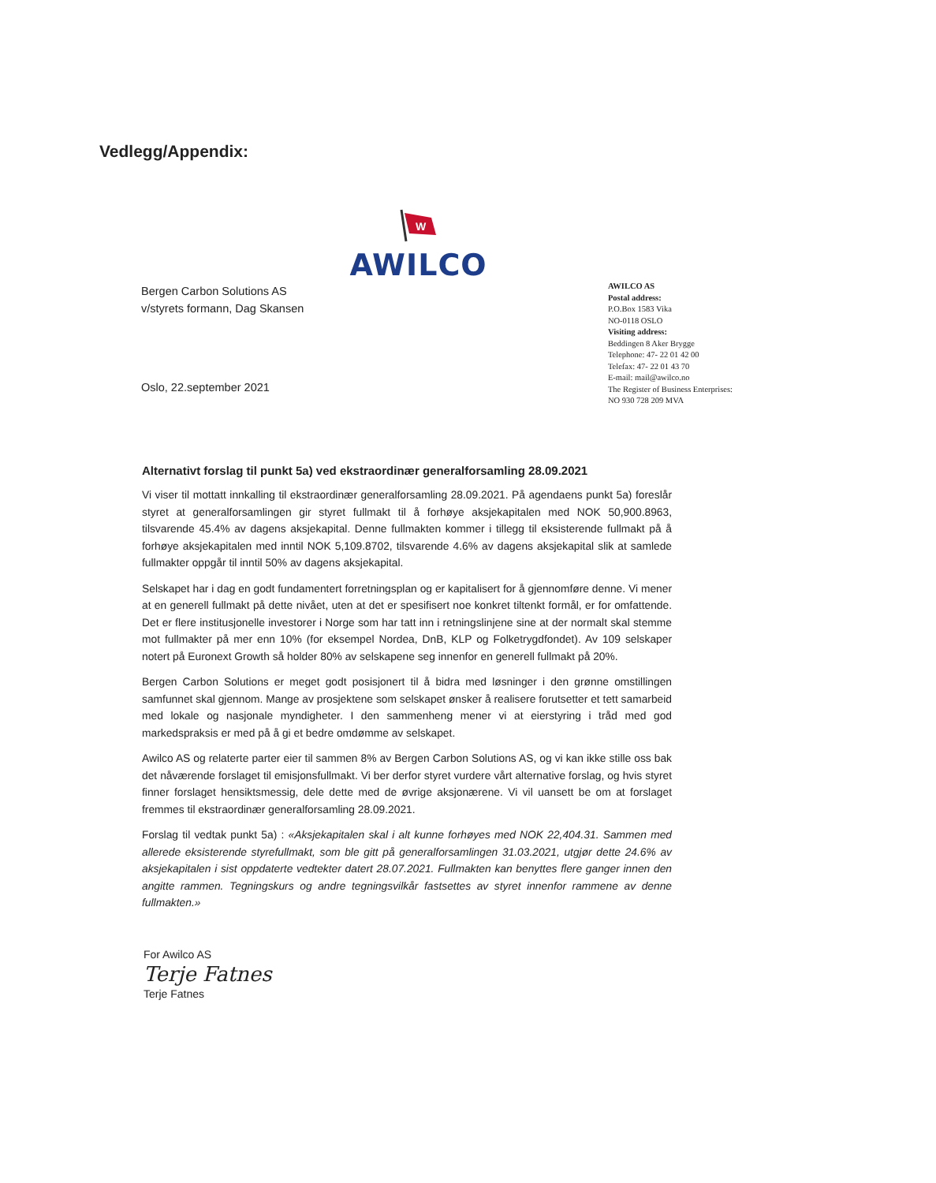Vedlegg/Appendix:
W
AWILCO
Bergen Carbon Solutions AS
v/styrets formann, Dag Skansen
Oslo, 22.september 2021
AWILCO AS
Postal address:
P.O.Box 1583 Vika
NO-0118 OSLO
Visiting address:
Beddingen 8 Aker Brygge
Telephone: 47- 22 01 42 00
Telefax: 47- 22 01 43 70
E-mail: mail@awilco.no
The Register of Business Enterprises:
NO 930 728 209 MVA
Alternativt forslag til punkt 5a) ved ekstraordinær generalforsamling 28.09.2021
Vi viser til mottatt innkalling til ekstraordinær generalforsamling 28.09.2021. På agendaens punkt 5a) foreslår styret at generalforsamlingen gir styret fullmakt til å forhøye aksjekapitalen med NOK 50,900.8963, tilsvarende 45.4% av dagens aksjekapital. Denne fullmakten kommer i tillegg til eksisterende fullmakt på å forhøye aksjekapitalen med inntil NOK 5,109.8702, tilsvarende 4.6% av dagens aksjekapital slik at samlede fullmakter oppgår til inntil 50% av dagens aksjekapital.
Selskapet har i dag en godt fundamentert forretningsplan og er kapitalisert for å gjennomføre denne. Vi mener at en generell fullmakt på dette nivået, uten at det er spesifisert noe konkret tiltenkt formål, er for omfattende. Det er flere institusjonelle investorer i Norge som har tatt inn i retningslinjene sine at der normalt skal stemme mot fullmakter på mer enn 10% (for eksempel Nordea, DnB, KLP og Folketrygdfondet). Av 109 selskaper notert på Euronext Growth så holder 80% av selskapene seg innenfor en generell fullmakt på 20%.
Bergen Carbon Solutions er meget godt posisjonert til å bidra med løsninger i den grønne omstillingen samfunnet skal gjennom. Mange av prosjektene som selskapet ønsker å realisere forutsetter et tett samarbeid med lokale og nasjonale myndigheter. I den sammenheng mener vi at eierstyring i tråd med god markedspraksis er med på å gi et bedre omdømme av selskapet.
Awilco AS og relaterte parter eier til sammen 8% av Bergen Carbon Solutions AS, og vi kan ikke stille oss bak det nåværende forslaget til emisjonsfullmakt. Vi ber derfor styret vurdere vårt alternative forslag, og hvis styret finner forslaget hensiktsmessig, dele dette med de øvrige aksjonærene. Vi vil uansett be om at forslaget fremmes til ekstraordinær generalforsamling 28.09.2021.
Forslag til vedtak punkt 5a) : «Aksjekapitalen skal i alt kunne forhøyes med NOK 22,404.31. Sammen med allerede eksisterende styrefullmakt, som ble gitt på generalforsamlingen 31.03.2021, utgjør dette 24.6% av aksjekapitalen i sist oppdaterte vedtekter datert 28.07.2021. Fullmakten kan benyttes flere ganger innen den angitte rammen. Tegningskurs og andre tegningsvilkår fastsettes av styret innenfor rammene av denne fullmakten.»
For Awilco AS
Terje Fatnes
Terje Fatnes